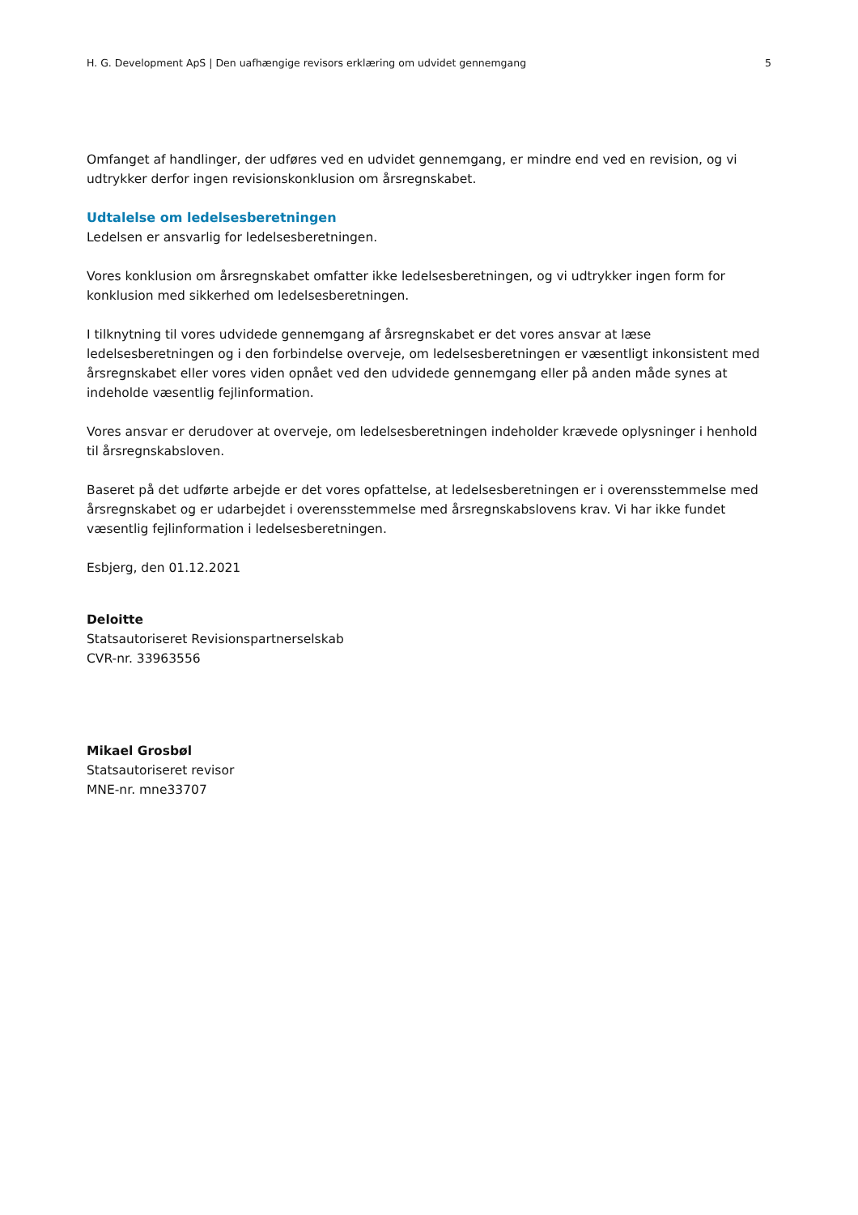H. G. Development ApS | Den uafhængige revisors erklæring om udvidet gennemgang 5
Omfanget af handlinger, der udføres ved en udvidet gennemgang, er mindre end ved en revision, og vi udtrykker derfor ingen revisionskonklusion om årsregnskabet.
Udtalelse om ledelsesberetningen
Ledelsen er ansvarlig for ledelsesberetningen.
Vores konklusion om årsregnskabet omfatter ikke ledelsesberetningen, og vi udtrykker ingen form for konklusion med sikkerhed om ledelsesberetningen.
I tilknytning til vores udvidede gennemgang af årsregnskabet er det vores ansvar at læse ledelsesberetningen og i den forbindelse overveje, om ledelsesberetningen er væsentligt inkonsistent med årsregnskabet eller vores viden opnået ved den udvidede gennemgang eller på anden måde synes at indeholde væsentlig fejlinformation.
Vores ansvar er derudover at overveje, om ledelsesberetningen indeholder krævede oplysninger i henhold til årsregnskabsloven.
Baseret på det udførte arbejde er det vores opfattelse, at ledelsesberetningen er i overensstemmelse med årsregnskabet og er udarbejdet i overensstemmelse med årsregnskabslovens krav. Vi har ikke fundet væsentlig fejlinformation i ledelsesberetningen.
Esbjerg, den 01.12.2021
Deloitte
Statsautoriseret Revisionspartnerselskab
CVR-nr. 33963556
Mikael Grosbøl
Statsautoriseret revisor
MNE-nr. mne33707